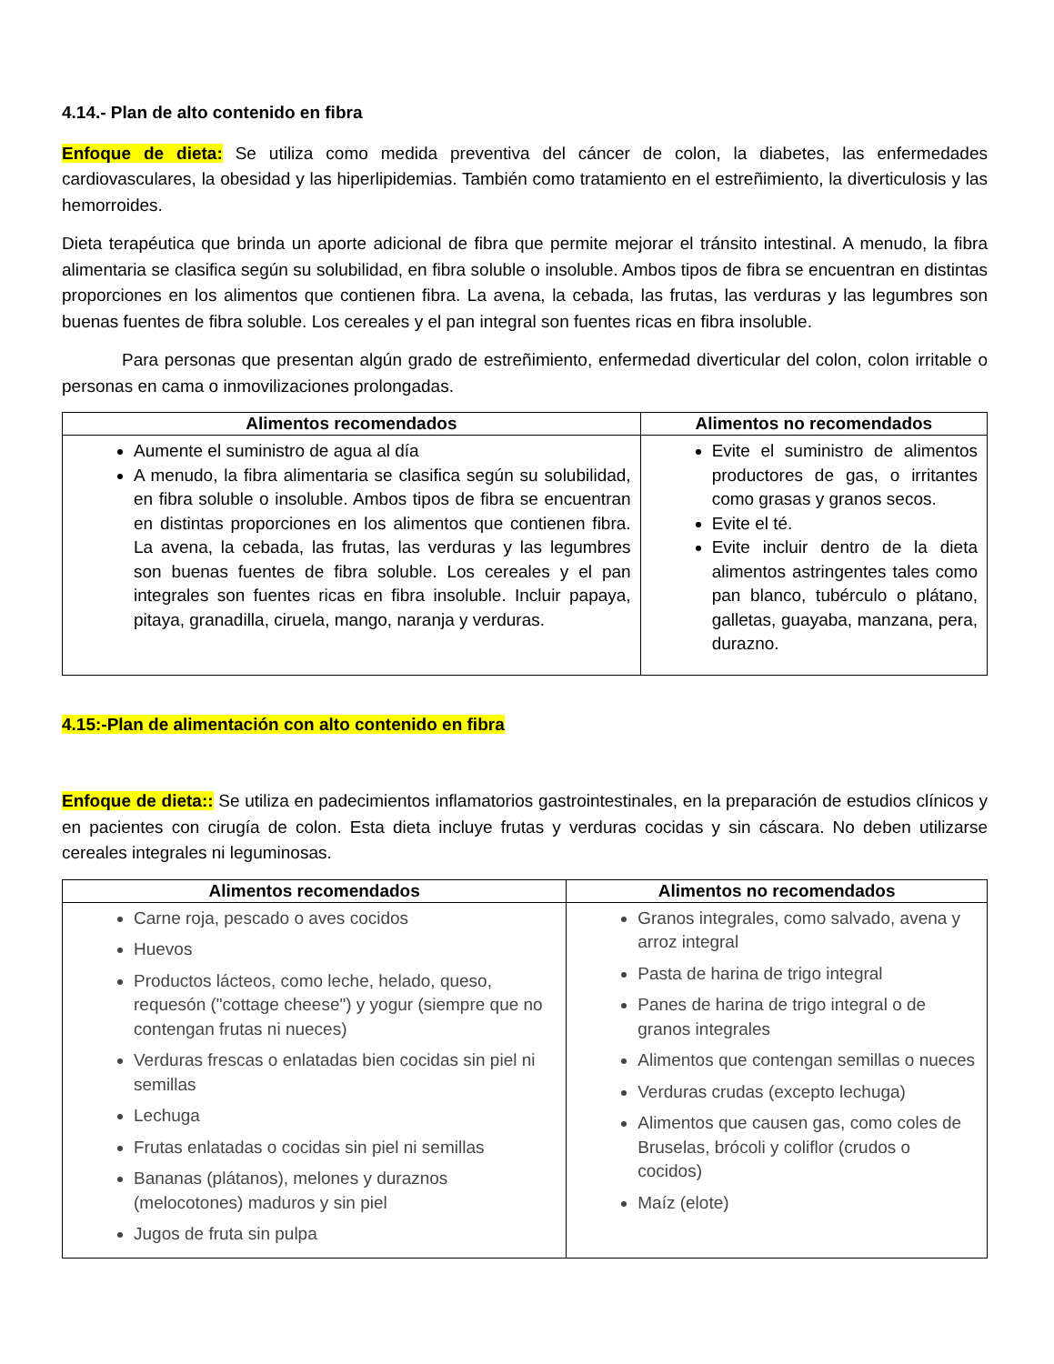4.14.- Plan de alto contenido en fibra
Enfoque de dieta: Se utiliza como medida preventiva del cáncer de colon, la diabetes, las enfermedades cardiovasculares, la obesidad y las hiperlipidemias. También como tratamiento en el estreñimiento, la diverticulosis y las hemorroides.
Dieta terapéutica que brinda un aporte adicional de fibra que permite mejorar el tránsito intestinal. A menudo, la fibra alimentaria se clasifica según su solubilidad, en fibra soluble o insoluble. Ambos tipos de fibra se encuentran en distintas proporciones en los alimentos que contienen fibra. La avena, la cebada, las frutas, las verduras y las legumbres son buenas fuentes de fibra soluble. Los cereales y el pan integral son fuentes ricas en fibra insoluble.
Para personas que presentan algún grado de estreñimiento, enfermedad diverticular del colon, colon irritable o personas en cama o inmovilizaciones prolongadas.
| Alimentos recomendados | Alimentos no recomendados |
| --- | --- |
| Aumente el suministro de agua al día A menudo, la fibra alimentaria se clasifica según su solubilidad, en fibra soluble o insoluble. Ambos tipos de fibra se encuentran en distintas proporciones en los alimentos que contienen fibra. La avena, la cebada, las frutas, las verduras y las legumbres son buenas fuentes de fibra soluble. Los cereales y el pan integrales son fuentes ricas en fibra insoluble. Incluir papaya, pitaya, granadilla, ciruela, mango, naranja y verduras. | Evite el suministro de alimentos productores de gas, o irritantes como grasas y granos secos. Evite el té. Evite incluir dentro de la dieta alimentos astringentes tales como pan blanco, tubérculo o plátano, galletas, guayaba, manzana, pera, durazno. |
4.15:-Plan de alimentación con alto contenido en fibra
Enfoque de dieta:: Se utiliza en padecimientos inflamatorios gastrointestinales, en la preparación de estudios clínicos y en pacientes con cirugía de colon. Esta dieta incluye frutas y verduras cocidas y sin cáscara. No deben utilizarse cereales integrales ni leguminosas.
| Alimentos recomendados | Alimentos no recomendados |
| --- | --- |
| Carne roja, pescado o aves cocidos Huevos Productos lácteos, como leche, helado, queso, requesón ("cottage cheese") y yogur (siempre que no contengan frutas ni nueces) Verduras frescas o enlatadas bien cocidas sin piel ni semillas Lechuga Frutas enlatadas o cocidas sin piel ni semillas Bananas (plátanos), melones y duraznos (melocotones) maduros y sin piel Jugos de fruta sin pulpa | Granos integrales, como salvado, avena y arroz integral Pasta de harina de trigo integral Panes de harina de trigo integral o de granos integrales Alimentos que contengan semillas o nueces Verduras crudas (excepto lechuga) Alimentos que causen gas, como coles de Bruselas, brócoli y coliflor (crudos o cocidos) Maíz (elote) |